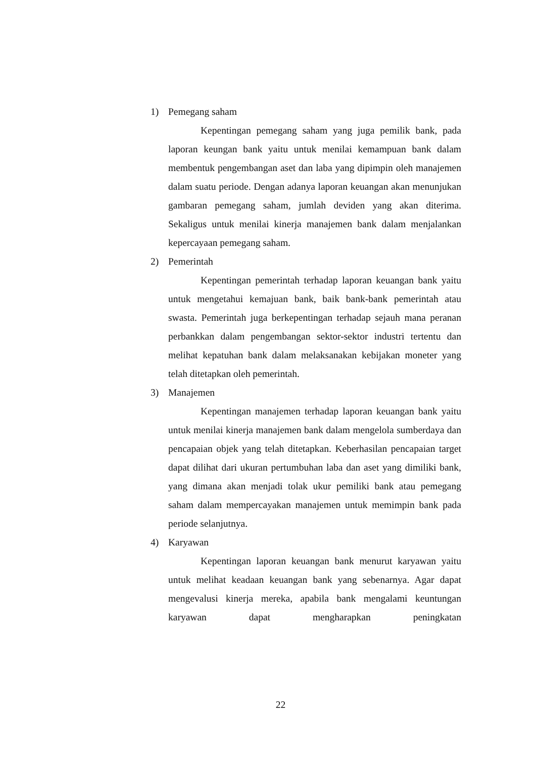1) Pemegang saham
Kepentingan pemegang saham yang juga pemilik bank, pada laporan keungan bank yaitu untuk menilai kemampuan bank dalam membentuk pengembangan aset dan laba yang dipimpin oleh manajemen dalam suatu periode. Dengan adanya laporan keuangan akan menunjukan gambaran pemegang saham, jumlah deviden yang akan diterima. Sekaligus untuk menilai kinerja manajemen bank dalam menjalankan kepercayaan pemegang saham.
2) Pemerintah
Kepentingan pemerintah terhadap laporan keuangan bank yaitu untuk mengetahui kemajuan bank, baik bank-bank pemerintah atau swasta. Pemerintah juga berkepentingan terhadap sejauh mana peranan perbankkan dalam pengembangan sektor-sektor industri tertentu dan melihat kepatuhan bank dalam melaksanakan kebijakan moneter yang telah ditetapkan oleh pemerintah.
3) Manajemen
Kepentingan manajemen terhadap laporan keuangan bank yaitu untuk menilai kinerja manajemen bank dalam mengelola sumberdaya dan pencapaian objek yang telah ditetapkan. Keberhasilan pencapaian target dapat dilihat dari ukuran pertumbuhan laba dan aset yang dimiliki bank, yang dimana akan menjadi tolak ukur pemiliki bank atau pemegang saham dalam mempercayakan manajemen untuk memimpin bank pada periode selanjutnya.
4) Karyawan
Kepentingan laporan keuangan bank menurut karyawan yaitu untuk melihat keadaan keuangan bank yang sebenarnya. Agar dapat mengevalusi kinerja mereka, apabila bank mengalami keuntungan karyawan dapat mengharapkan peningkatan
22